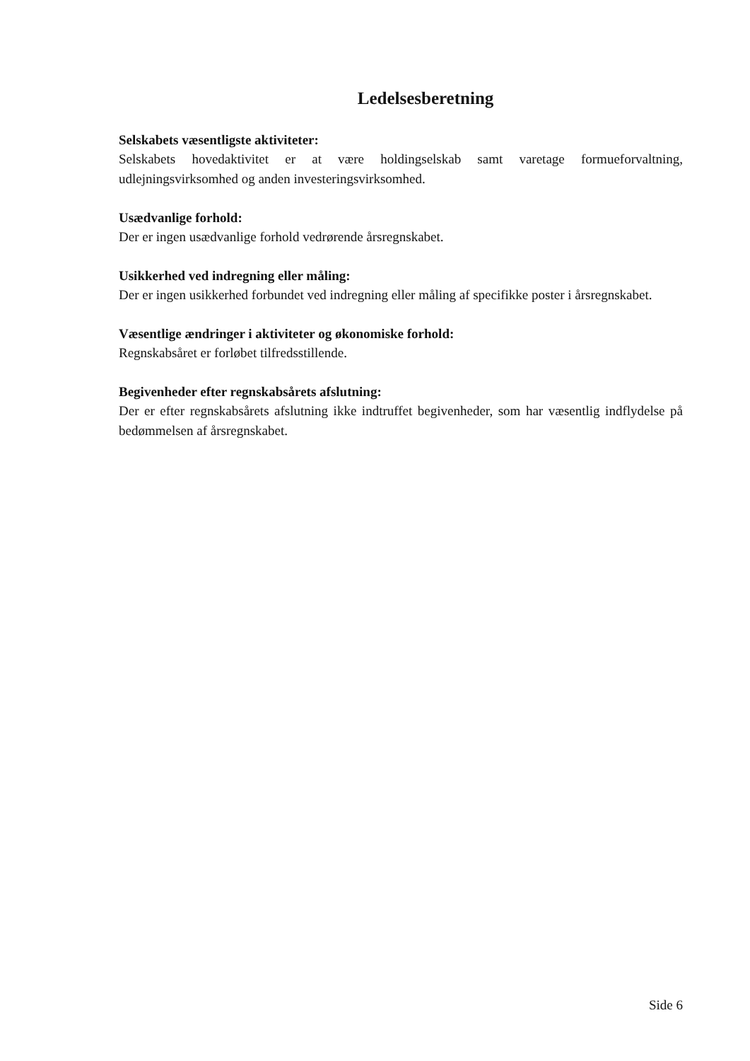Ledelsesberetning
Selskabets væsentligste aktiviteter:
Selskabets hovedaktivitet er at være holdingselskab samt varetage formueforvaltning, udlejningsvirksomhed og anden investeringsvirksomhed.
Usædvanlige forhold:
Der er ingen usædvanlige forhold vedrørende årsregnskabet.
Usikkerhed ved indregning eller måling:
Der er ingen usikkerhed forbundet ved indregning eller måling af specifikke poster i årsregnskabet.
Væsentlige ændringer i aktiviteter og økonomiske forhold:
Regnskabsåret er forløbet tilfredsstillende.
Begivenheder efter regnskabsårets afslutning:
Der er efter regnskabsårets afslutning ikke indtruffet begivenheder, som har væsentlig indflydelse på bedømmelsen af årsregnskabet.
Side 6